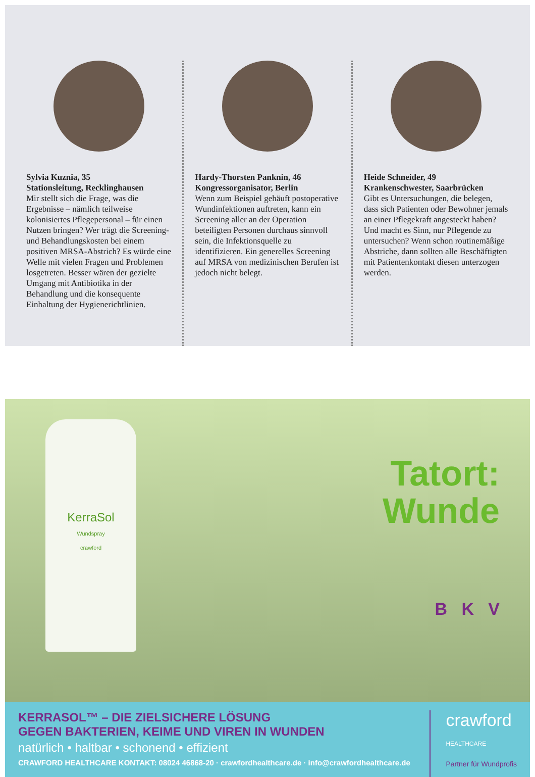Sylvia Kuznia, 35
Stationsleitung, Recklinghausen
Mir stellt sich die Frage, was die Ergebnisse – nämlich teilweise kolonisiertes Pflegepersonal – für einen Nutzen bringen? Wer trägt die Screening- und Behandlungskosten bei einem positiven MRSA-Abstrich? Es würde eine Welle mit vielen Fragen und Problemen losgetreten. Besser wären der gezielte Umgang mit Antibiotika in der Behandlung und die konsequente Einhaltung der Hygienerichtlinien.
Hardy-Thorsten Panknin, 46
Kongressorganisator, Berlin
Wenn zum Beispiel gehäuft postoperative Wundinfektionen auftreten, kann ein Screening aller an der Operation beteiligten Personen durchaus sinnvoll sein, die Infektionsquelle zu identifizieren. Ein generelles Screening auf MRSA von medizinischen Berufen ist jedoch nicht belegt.
Heide Schneider, 49
Krankenschwester, Saarbrücken
Gibt es Untersuchungen, die belegen, dass sich Patienten oder Bewohner jemals an einer Pflegekraft angesteckt haben? Und macht es Sinn, nur Pflegende zu untersuchen? Wenn schon routinemäßige Abstriche, dann sollten alle Beschäftigten mit Patientenkontakt diesen unterzogen werden.
KerraSol
Wundspray
crawford
Tatort:
Wunde
B K V
KERRASOL™ – DIE ZIELSICHERE LÖSUNG
GEGEN BAKTERIEN, KEIME UND VIREN IN WUNDEN
natürlich • haltbar • schonend • effizient
CRAWFORD HEALTHCARE KONTAKT: 08024 46868-20 · crawfordhealthcare.de · info@crawfordhealthcare.de
crawford
HEALTHCARE
Partner für Wundprofis